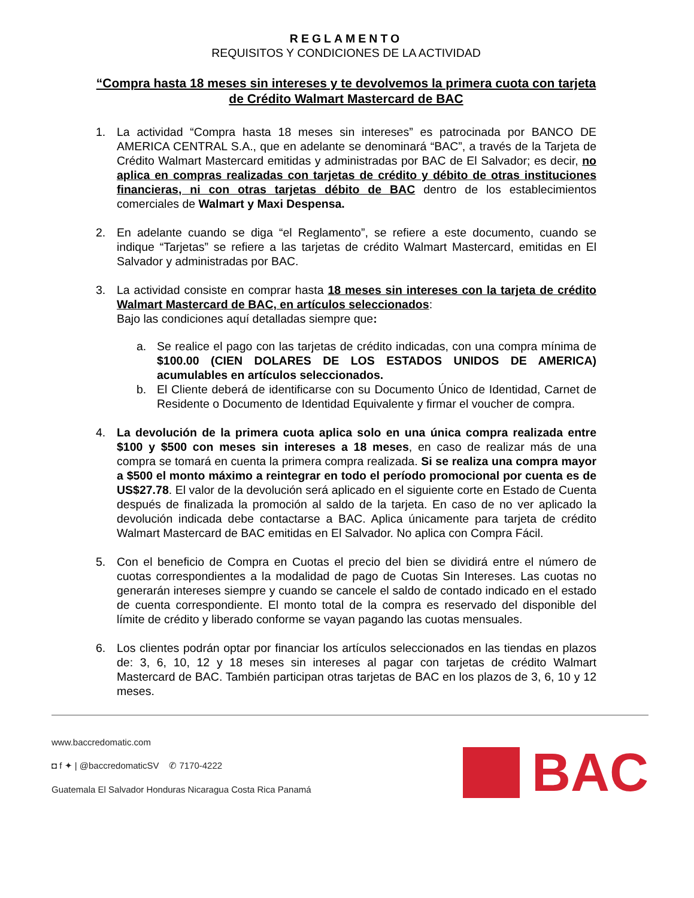REGLAMENTO
REQUISITOS Y CONDICIONES DE LA ACTIVIDAD
“Compra hasta 18 meses sin intereses y te devolvemos la primera cuota con tarjeta de Crédito Walmart Mastercard de BAC
1. La actividad “Compra hasta 18 meses sin intereses” es patrocinada por BANCO DE AMERICA CENTRAL S.A., que en adelante se denominará “BAC”, a través de la Tarjeta de Crédito Walmart Mastercard emitidas y administradas por BAC de El Salvador; es decir, no aplica en compras realizadas con tarjetas de crédito y débito de otras instituciones financieras, ni con otras tarjetas débito de BAC dentro de los establecimientos comerciales de Walmart y Maxi Despensa.
2. En adelante cuando se diga “el Reglamento”, se refiere a este documento, cuando se indique “Tarjetas” se refiere a las tarjetas de crédito Walmart Mastercard, emitidas en El Salvador y administradas por BAC.
3. La actividad consiste en comprar hasta 18 meses sin intereses con la tarjeta de crédito Walmart Mastercard de BAC, en artículos seleccionados:
Bajo las condiciones aquí detalladas siempre que:
a. Se realice el pago con las tarjetas de crédito indicadas, con una compra mínima de $100.00 (CIEN DOLARES DE LOS ESTADOS UNIDOS DE AMERICA) acumulables en artículos seleccionados.
b. El Cliente deberá de identificarse con su Documento Único de Identidad, Carnet de Residente o Documento de Identidad Equivalente y firmar el voucher de compra.
4. La devolución de la primera cuota aplica solo en una única compra realizada entre $100 y $500 con meses sin intereses a 18 meses, en caso de realizar más de una compra se tomará en cuenta la primera compra realizada. Si se realiza una compra mayor a $500 el monto máximo a reintegrar en todo el período promocional por cuenta es de US$27.78. El valor de la devolución será aplicado en el siguiente corte en Estado de Cuenta después de finalizada la promoción al saldo de la tarjeta. En caso de no ver aplicado la devolución indicada debe contactarse a BAC. Aplica únicamente para tarjeta de crédito Walmart Mastercard de BAC emitidas en El Salvador. No aplica con Compra Fácil.
5. Con el beneficio de Compra en Cuotas el precio del bien se dividirá entre el número de cuotas correspondientes a la modalidad de pago de Cuotas Sin Intereses. Las cuotas no generarán intereses siempre y cuando se cancele el saldo de contado indicado en el estado de cuenta correspondiente. El monto total de la compra es reservado del disponible del límite de crédito y liberado conforme se vayan pagando las cuotas mensuales.
6. Los clientes podrán optar por financiar los artículos seleccionados en las tiendas en plazos de: 3, 6, 10, 12 y 18 meses sin intereses al pagar con tarjetas de crédito Walmart Mastercard de BAC. También participan otras tarjetas de BAC en los plazos de 3, 6, 10 y 12 meses.
www.baccredomatic.com
◘ f ✦ | @baccredomaticSV ✆ 7170-4222
Guatemala El Salvador Honduras Nicaragua Costa Rica Panamá
BAC